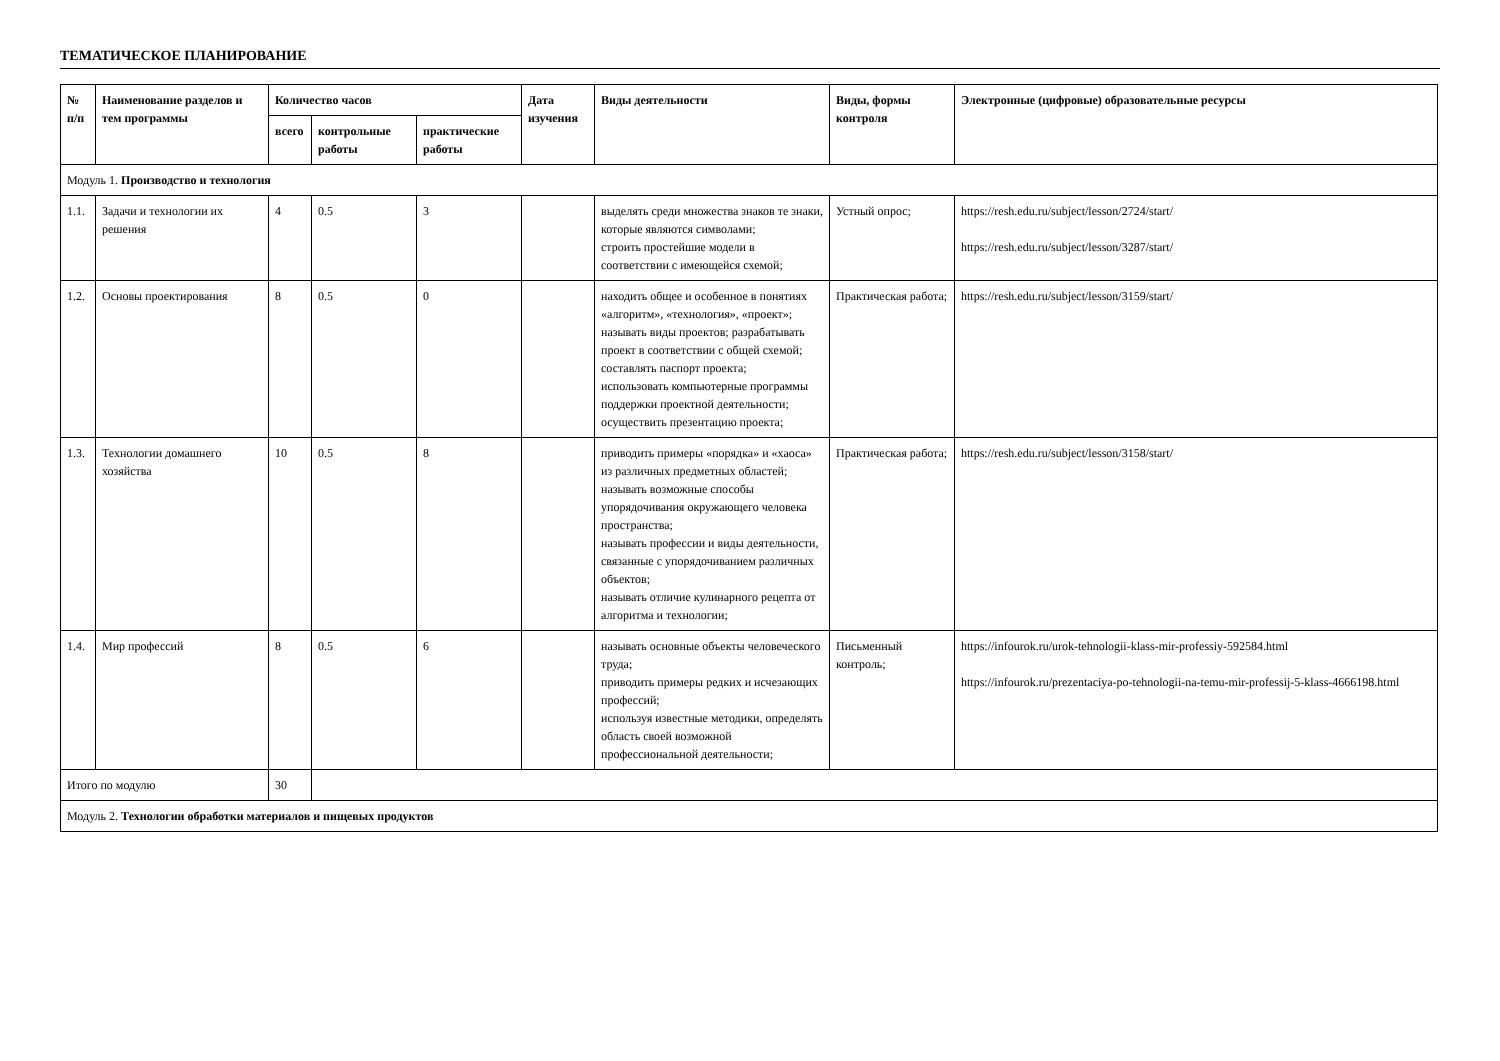ТЕМАТИЧЕСКОЕ ПЛАНИРОВАНИЕ
| № п/п | Наименование разделов и тем программы | Количество часов | | | Дата изучения | Виды деятельности | Виды, формы контроля | Электронные (цифровые) образовательные ресурсы |
| --- | --- | --- | --- | --- | --- | --- | --- | --- |
| | | всего | контрольные работы | практические работы | | | | |
| Модуль 1. Производство и технология | | | | | | | | |
| 1.1. | Задачи и технологии их решения | 4 | 0.5 | 3 | | выделять среди множества знаков те знаки, которые являются символами; строить простейшие модели в соответствии с имеющейся схемой; | Устный опрос; | https://resh.edu.ru/subject/lesson/2724/start/ https://resh.edu.ru/subject/lesson/3287/start/ |
| 1.2. | Основы проектирования | 8 | 0.5 | 0 | | находить общее и особенное в понятиях «алгоритм», «технология», «проект»; называть виды проектов; разрабатывать проект в соответствии с общей схемой; составлять паспорт проекта; использовать компьютерные программы поддержки проектной деятельности; осуществить презентацию проекта; | Практическая работа; | https://resh.edu.ru/subject/lesson/3159/start/ |
| 1.3. | Технологии домашнего хозяйства | 10 | 0.5 | 8 | | приводить примеры «порядка» и «хаоса» из различных предметных областей; называть возможные способы упорядочивания окружающего человека пространства; называть профессии и виды деятельности, связанные с упорядочиванием различных объектов; называть отличие кулинарного рецепта от алгоритма и технологии; | Практическая работа; | https://resh.edu.ru/subject/lesson/3158/start/ |
| 1.4. | Мир профессий | 8 | 0.5 | 6 | | называть основные объекты человеческого труда; приводить примеры редких и исчезающих профессий; используя известные методики, определять область своей возможной профессиональной деятельности; | Письменный контроль; | https://infourok.ru/urok-tehnologii-klass-mir-professiy-592584.html https://infourok.ru/prezentaciya-po-tehnologii-na-temu-mir-professij-5-klass-4666198.html |
| Итого по модулю | | 30 | | | | | | |
| Модуль 2. Технологии обработки материалов и пищевых продуктов | | | | | | | | |